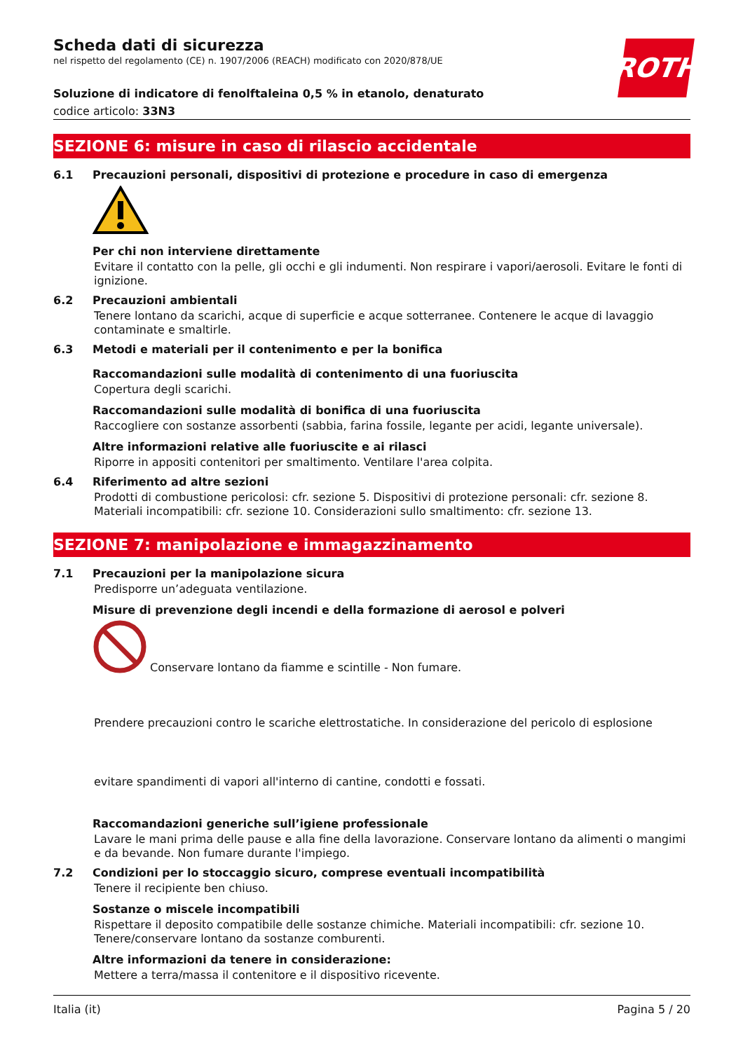ROTH
Scheda dati di sicurezza
nel rispetto del regolamento (CE) n. 1907/2006 (REACH) modificato con 2020/878/UE
Soluzione di indicatore di fenolftaleina 0,5 % in etanolo, denaturato
codice articolo: 33N3
SEZIONE 6: misure in caso di rilascio accidentale
6.1 Precauzioni personali, dispositivi di protezione e procedure in caso di emergenza
Per chi non interviene direttamente
Evitare il contatto con la pelle, gli occhi e gli indumenti. Non respirare i vapori/aerosoli. Evitare le fonti di ignizione.
6.2 Precauzioni ambientali
Tenere lontano da scarichi, acque di superficie e acque sotterranee. Contenere le acque di lavaggio contaminate e smaltirle.
6.3 Metodi e materiali per il contenimento e per la bonifica
Raccomandazioni sulle modalità di contenimento di una fuoriuscita
Copertura degli scarichi.
Raccomandazioni sulle modalità di bonifica di una fuoriuscita
Raccogliere con sostanze assorbenti (sabbia, farina fossile, legante per acidi, legante universale).
Altre informazioni relative alle fuoriuscite e ai rilasci
Riporre in appositi contenitori per smaltimento. Ventilare l'area colpita.
6.4 Riferimento ad altre sezioni
Prodotti di combustione pericolosi: cfr. sezione 5. Dispositivi di protezione personali: cfr. sezione 8. Materiali incompatibili: cfr. sezione 10. Considerazioni sullo smaltimento: cfr. sezione 13.
SEZIONE 7: manipolazione e immagazzinamento
7.1 Precauzioni per la manipolazione sicura
Predisporre un’adeguata ventilazione.
Misure di prevenzione degli incendi e della formazione di aerosol e polveri
Conservare lontano da fiamme e scintille - Non fumare.
Prendere precauzioni contro le scariche elettrostatiche. In considerazione del pericolo di esplosione
evitare spandimenti di vapori all'interno di cantine, condotti e fossati.
Raccomandazioni generiche sull’igiene professionale
Lavare le mani prima delle pause e alla fine della lavorazione. Conservare lontano da alimenti o mangimi e da bevande. Non fumare durante l'impiego.
7.2 Condizioni per lo stoccaggio sicuro, comprese eventuali incompatibilità
Tenere il recipiente ben chiuso.
Sostanze o miscele incompatibili
Rispettare il deposito compatibile delle sostanze chimiche. Materiali incompatibili: cfr. sezione 10. Tenere/conservare lontano da sostanze comburenti.
Altre informazioni da tenere in considerazione:
Mettere a terra/massa il contenitore e il dispositivo ricevente.
Italia (it) Pagina 5 / 20